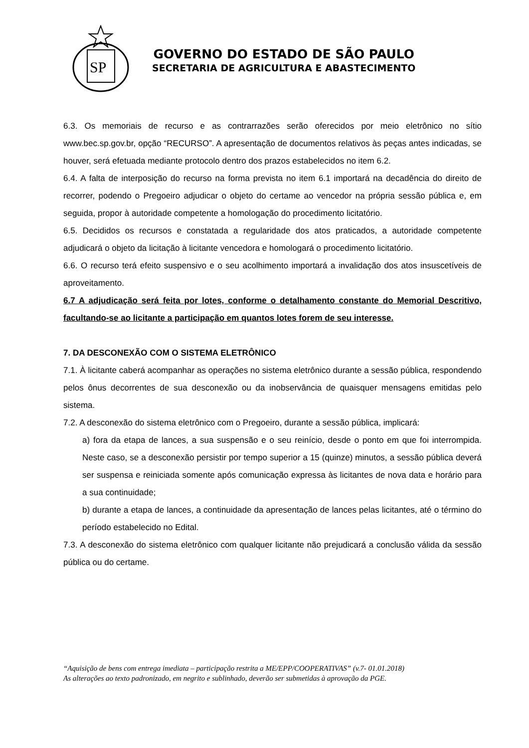SP
GOVERNO DO ESTADO DE SÃO PAULO
SECRETARIA DE AGRICULTURA E ABASTECIMENTO
6.3. Os memoriais de recurso e as contrarrazões serão oferecidos por meio eletrônico no sítio www.bec.sp.gov.br, opção “RECURSO”. A apresentação de documentos relativos às peças antes indicadas, se houver, será efetuada mediante protocolo dentro dos prazos estabelecidos no item 6.2.
6.4. A falta de interposição do recurso na forma prevista no item 6.1 importará na decadência do direito de recorrer, podendo o Pregoeiro adjudicar o objeto do certame ao vencedor na própria sessão pública e, em seguida, propor à autoridade competente a homologação do procedimento licitatório.
6.5. Decididos os recursos e constatada a regularidade dos atos praticados, a autoridade competente adjudicará o objeto da licitação à licitante vencedora e homologará o procedimento licitatório.
6.6. O recurso terá efeito suspensivo e o seu acolhimento importará a invalidação dos atos insuscetíveis de aproveitamento.
6.7 A adjudicação será feita por lotes, conforme o detalhamento constante do Memorial Descritivo, facultando-se ao licitante a participação em quantos lotes forem de seu interesse.
7. DA DESCONEXÃO COM O SISTEMA ELETRÔNICO
7.1. À licitante caberá acompanhar as operações no sistema eletrônico durante a sessão pública, respondendo pelos ônus decorrentes de sua desconexão ou da inobservância de quaisquer mensagens emitidas pelo sistema.
7.2. A desconexão do sistema eletrônico com o Pregoeiro, durante a sessão pública, implicará:
a) fora da etapa de lances, a sua suspensão e o seu reinício, desde o ponto em que foi interrompida. Neste caso, se a desconexão persistir por tempo superior a 15 (quinze) minutos, a sessão pública deverá ser suspensa e reiniciada somente após comunicação expressa às licitantes de nova data e horário para a sua continuidade;
b) durante a etapa de lances, a continuidade da apresentação de lances pelas licitantes, até o término do período estabelecido no Edital.
7.3. A desconexão do sistema eletrônico com qualquer licitante não prejudicará a conclusão válida da sessão pública ou do certame.
“Aquisição de bens com entrega imediata – participação restrita a ME/EPP/COOPERATIVAS” (v.7- 01.01.2018)
As alterações ao texto padronizado, em negrito e sublinhado, deverão ser submetidas à aprovação da PGE.